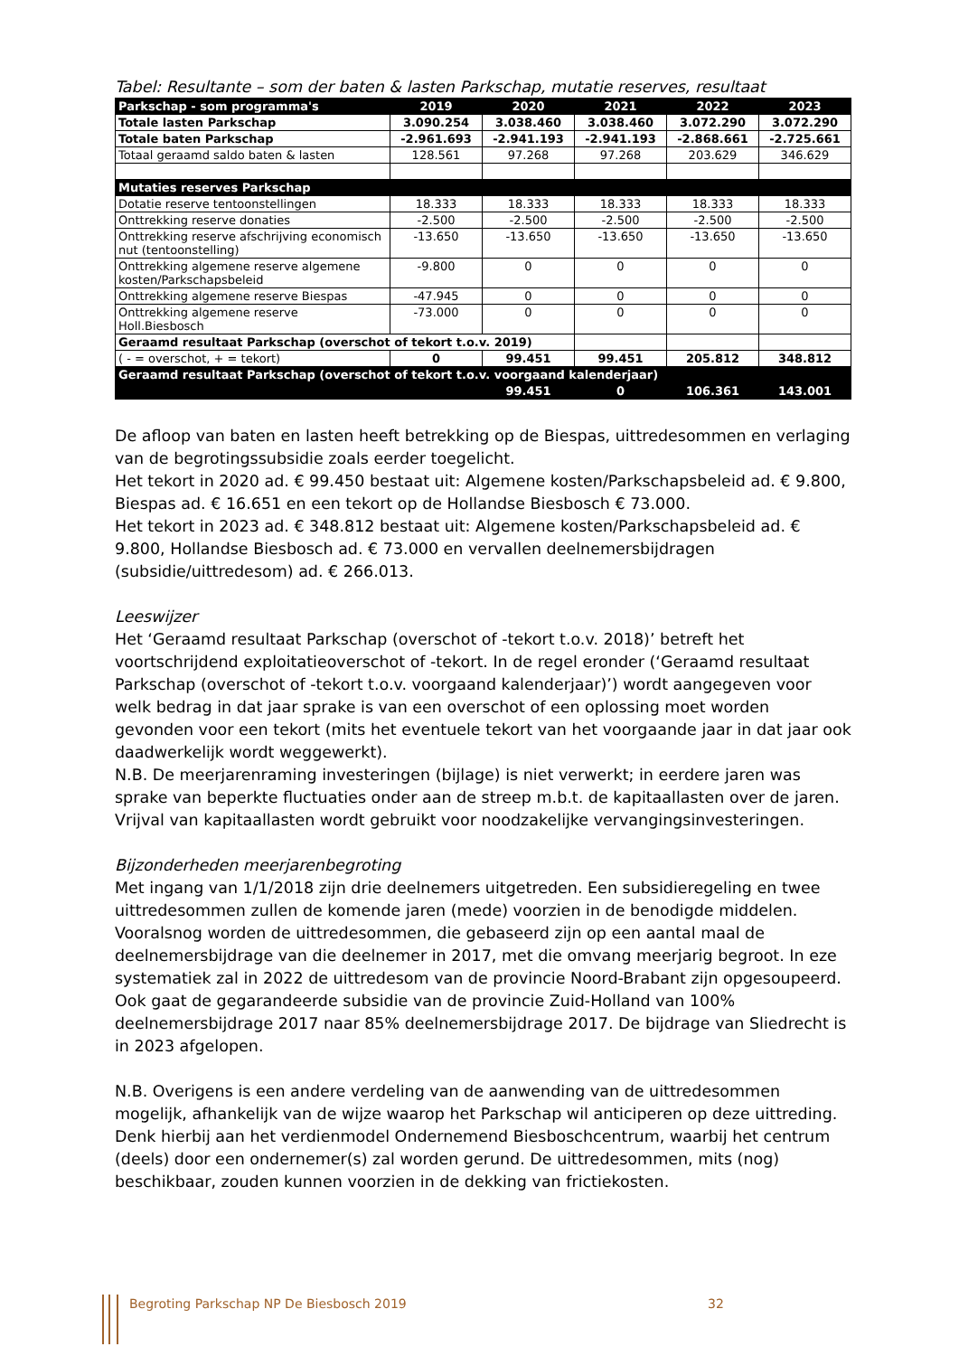Tabel: Resultante – som der baten & lasten Parkschap, mutatie reserves, resultaat
| Parkschap - som programma's | 2019 | 2020 | 2021 | 2022 | 2023 |
| --- | --- | --- | --- | --- | --- |
| Totale lasten Parkschap | 3.090.254 | 3.038.460 | 3.038.460 | 3.072.290 | 3.072.290 |
| Totale baten Parkschap | -2.961.693 | -2.941.193 | -2.941.193 | -2.868.661 | -2.725.661 |
| Totaal geraamd saldo baten & lasten | 128.561 | 97.268 | 97.268 | 203.629 | 346.629 |
| Mutaties reserves Parkschap | | | | | |
| Dotatie reserve tentoonstellingen | 18.333 | 18.333 | 18.333 | 18.333 | 18.333 |
| Onttrekking reserve donaties | -2.500 | -2.500 | -2.500 | -2.500 | -2.500 |
| Onttrekking reserve afschrijving economisch nut (tentoonstelling) | -13.650 | -13.650 | -13.650 | -13.650 | -13.650 |
| Onttrekking algemene reserve algemene kosten/Parkschapsbeleid | -9.800 | 0 | 0 | 0 | 0 |
| Onttrekking algemene reserve Biespas | -47.945 | 0 | 0 | 0 | 0 |
| Onttrekking algemene reserve Holl.Biesbosch | -73.000 | 0 | 0 | 0 | 0 |
| Geraamd resultaat Parkschap (overschot of tekort t.o.v. 2019) | | | | | |
| ( - = overschot, + = tekort) | 0 | 99.451 | 99.451 | 205.812 | 348.812 |
| Geraamd resultaat Parkschap (overschot of tekort t.o.v. voorgaand kalenderjaar) | | | | | |
| | | 99.451 | 0 | 106.361 | 143.001 |
De afloop van baten en lasten heeft betrekking op de Biespas, uittredesommen en verlaging van de begrotingssubsidie zoals eerder toegelicht.
Het tekort in 2020 ad. € 99.450 bestaat uit: Algemene kosten/Parkschapsbeleid ad. € 9.800, Biespas ad. € 16.651 en een tekort op de Hollandse Biesbosch € 73.000.
Het tekort in 2023 ad. € 348.812 bestaat uit: Algemene kosten/Parkschapsbeleid ad. € 9.800, Hollandse Biesbosch ad. € 73.000 en vervallen deelnemersbijdragen (subsidie/uittredesom) ad. € 266.013.
Leeswijzer
Het ‘Geraamd resultaat Parkschap (overschot of -tekort t.o.v. 2018)’ betreft het voortschrijdend exploitatieoverschot of -tekort. In de regel eronder (‘Geraamd resultaat Parkschap (overschot of -tekort t.o.v. voorgaand kalenderjaar)’) wordt aangegeven voor welk bedrag in dat jaar sprake is van een overschot of een oplossing moet worden gevonden voor een tekort (mits het eventuele tekort van het voorgaande jaar in dat jaar ook daadwerkelijk wordt weggewerkt).
N.B. De meerjarenraming investeringen (bijlage) is niet verwerkt; in eerdere jaren was sprake van beperkte fluctuaties onder aan de streep m.b.t. de kapitaallasten over de jaren. Vrijval van kapitaallasten wordt gebruikt voor noodzakelijke vervangingsinvesteringen.
Bijzonderheden meerjarenbegroting
Met ingang van 1/1/2018 zijn drie deelnemers uitgetreden. Een subsidieregeling en twee uittredesommen zullen de komende jaren (mede) voorzien in de benodigde middelen. Vooralsnog worden de uittredesommen, die gebaseerd zijn op een aantal maal de deelnemersbijdrage van die deelnemer in 2017, met die omvang meerjarig begroot. In eze systematiek zal in 2022 de uittredesom van de provincie Noord-Brabant zijn opgesoupeerd. Ook gaat de gegarandeerde subsidie van de provincie Zuid-Holland van 100% deelnemersbijdrage 2017 naar 85% deelnemersbijdrage 2017. De bijdrage van Sliedrecht is in 2023 afgelopen.
N.B. Overigens is een andere verdeling van de aanwending van de uittredesommen mogelijk, afhankelijk van de wijze waarop het Parkschap wil anticiperen op deze uittreding. Denk hierbij aan het verdienmodel Ondernemend Biesboschcentrum, waarbij het centrum (deels) door een ondernemer(s) zal worden gerund. De uittredesommen, mits (nog) beschikbaar, zouden kunnen voorzien in de dekking van frictiekosten.
Begroting Parkschap NP De Biesbosch 2019 32